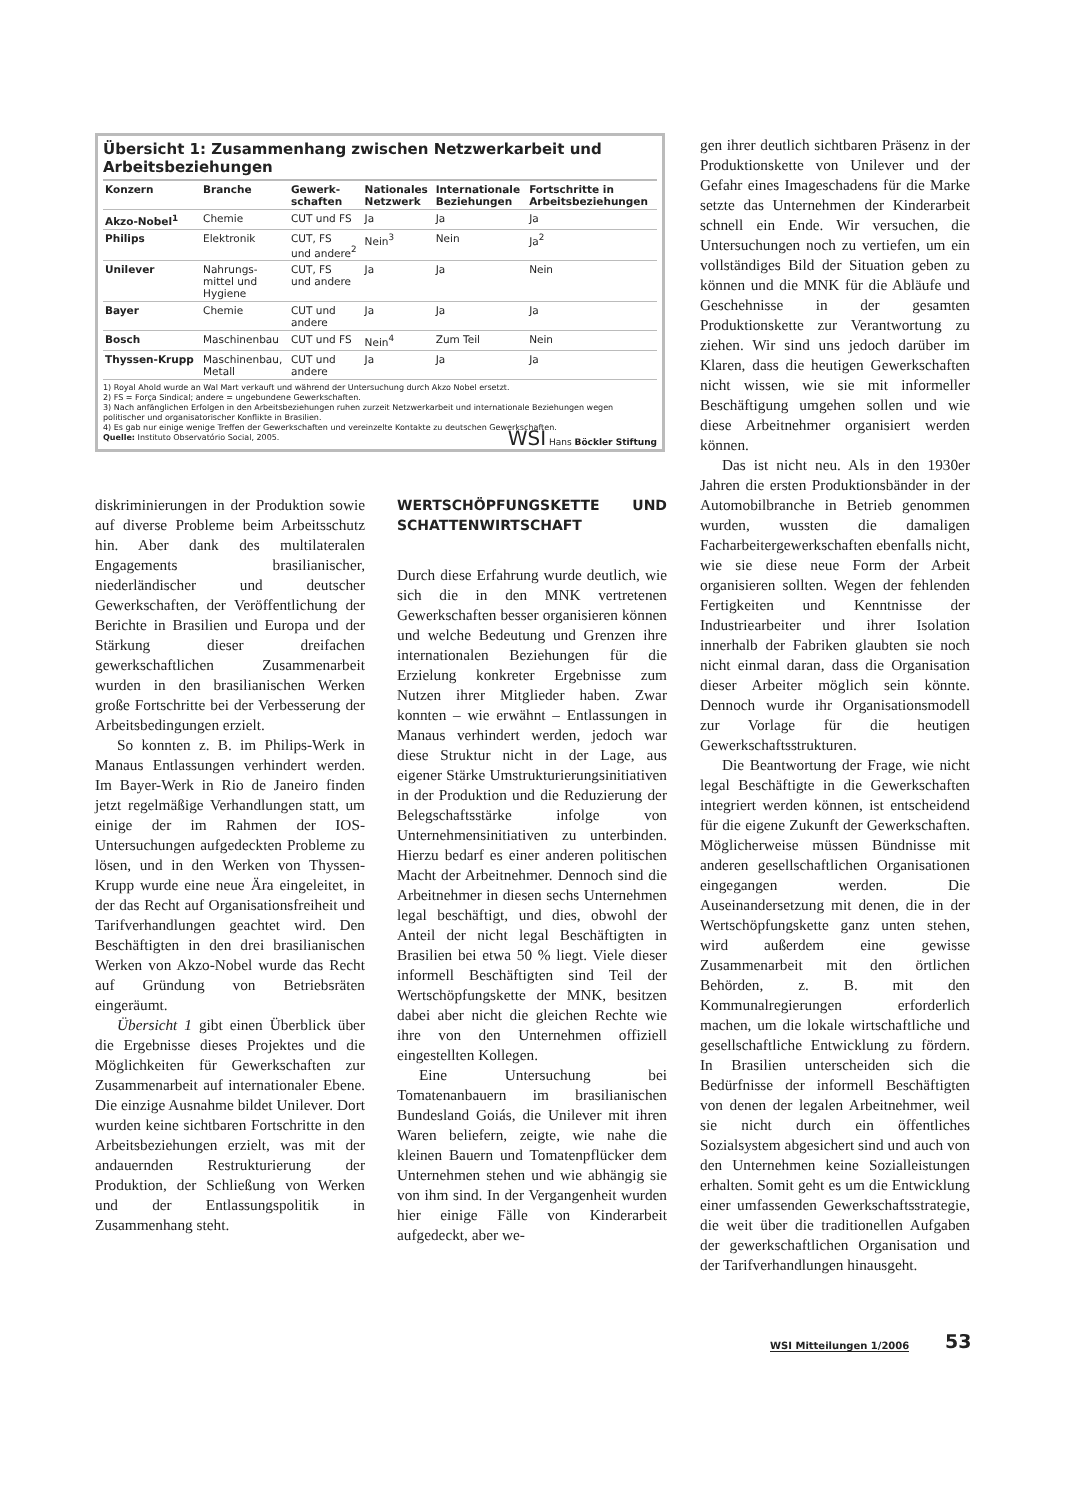Übersicht 1: Zusammenhang zwischen Netzwerkarbeit und Arbeitsbeziehungen
| Konzern | Branche | Gewerk- schaften | Nationales Netzwerk | Internationale Beziehungen | Fortschritte in Arbeitsbeziehungen |
| --- | --- | --- | --- | --- | --- |
| Akzo-Nobel<sup>1</sup> | Chemie | CUT und FS | Ja | Ja | Ja |
| Philips | Elektronik | CUT, FS und andere<sup>2</sup> | Nein<sup>3</sup> | Nein | Ja<sup>2</sup> |
| Unilever | Nahrungs- mittel und Hygiene | CUT, FS und andere | Ja | Ja | Nein |
| Bayer | Chemie | CUT und andere | Ja | Ja | Ja |
| Bosch | Maschinenbau | CUT und FS | Nein<sup>4</sup> | Zum Teil | Nein |
| Thyssen-Krupp | Maschinenbau, Metall | CUT und andere | Ja | Ja | Ja |
1) Royal Ahold wurde an Wal Mart verkauft und während der Untersuchung durch Akzo Nobel ersetzt.
2) FS = Força Sindical; andere = ungebundene Gewerkschaften.
3) Nach anfänglichen Erfolgen in den Arbeitsbeziehungen ruhen zurzeit Netzwerkarbeit und internationale Beziehungen wegen politischer und organisatorischer Konflikte in Brasilien.
4) Es gab nur einige wenige Treffen der Gewerkschaften und vereinzelte Kontakte zu deutschen Gewerkschaften.
Quelle: Instituto Observatório Social, 2005. WSI Hans Böckler Stiftung
diskriminierungen in der Produktion sowie auf diverse Probleme beim Arbeitsschutz hin. Aber dank des multilateralen Engagements brasilianischer, niederländischer und deutscher Gewerkschaften, der Veröffentlichung der Berichte in Brasilien und Europa und der Stärkung dieser dreifachen gewerkschaftlichen Zusammenarbeit wurden in den brasilianischen Werken große Fortschritte bei der Verbesserung der Arbeitsbedingungen erzielt.
So konnten z. B. im Philips-Werk in Manaus Entlassungen verhindert werden. Im Bayer-Werk in Rio de Janeiro finden jetzt regelmäßige Verhandlungen statt, um einige der im Rahmen der IOS-Untersuchungen aufgedeckten Probleme zu lösen, und in den Werken von Thyssen-Krupp wurde eine neue Ära eingeleitet, in der das Recht auf Organisationsfreiheit und Tarifverhandlungen geachtet wird. Den Beschäftigten in den drei brasilianischen Werken von Akzo-Nobel wurde das Recht auf Gründung von Betriebsräten eingeräumt.
Übersicht 1 gibt einen Überblick über die Ergebnisse dieses Projektes und die Möglichkeiten für Gewerkschaften zur Zusammenarbeit auf internationaler Ebene. Die einzige Ausnahme bildet Unilever. Dort wurden keine sichtbaren Fortschritte in den Arbeitsbeziehungen erzielt, was mit der andauernden Restrukturierung der Produktion, der Schließung von Werken und der Entlassungspolitik in Zusammenhang steht.
WERTSCHÖPFUNGSKETTE UND SCHATTENWIRTSCHAFT
Durch diese Erfahrung wurde deutlich, wie sich die in den MNK vertretenen Gewerkschaften besser organisieren können und welche Bedeutung und Grenzen ihre internationalen Beziehungen für die Erzielung konkreter Ergebnisse zum Nutzen ihrer Mitglieder haben. Zwar konnten – wie erwähnt – Entlassungen in Manaus verhindert werden, jedoch war diese Struktur nicht in der Lage, aus eigener Stärke Umstrukturierungsinitiativen in der Produktion und die Reduzierung der Belegschaftsstärke infolge von Unternehmensinitiativen zu unterbinden. Hierzu bedarf es einer anderen politischen Macht der Arbeitnehmer. Dennoch sind die Arbeitnehmer in diesen sechs Unternehmen legal beschäftigt, und dies, obwohl der Anteil der nicht legal Beschäftigten in Brasilien bei etwa 50 % liegt. Viele dieser informell Beschäftigten sind Teil der Wertschöpfungskette der MNK, besitzen dabei aber nicht die gleichen Rechte wie ihre von den Unternehmen offiziell eingestellten Kollegen.
Eine Untersuchung bei Tomatenanbauern im brasilianischen Bundesland Goiás, die Unilever mit ihren Waren beliefern, zeigte, wie nahe die kleinen Bauern und Tomatenpflücker dem Unternehmen stehen und wie abhängig sie von ihm sind. In der Vergangenheit wurden hier einige Fälle von Kinderarbeit aufgedeckt, aber we-
gen ihrer deutlich sichtbaren Präsenz in der Produktionskette von Unilever und der Gefahr eines Imageschadens für die Marke setzte das Unternehmen der Kinderarbeit schnell ein Ende. Wir versuchen, die Untersuchungen noch zu vertiefen, um ein vollständiges Bild der Situation geben zu können und die MNK für die Abläufe und Geschehnisse in der gesamten Produktionskette zur Verantwortung zu ziehen. Wir sind uns jedoch darüber im Klaren, dass die heutigen Gewerkschaften nicht wissen, wie sie mit informeller Beschäftigung umgehen sollen und wie diese Arbeitnehmer organisiert werden können.
Das ist nicht neu. Als in den 1930er Jahren die ersten Produktionsbänder in der Automobilbranche in Betrieb genommen wurden, wussten die damaligen Facharbeitergewerkschaften ebenfalls nicht, wie sie diese neue Form der Arbeit organisieren sollten. Wegen der fehlenden Fertigkeiten und Kenntnisse der Industriearbeiter und ihrer Isolation innerhalb der Fabriken glaubten sie noch nicht einmal daran, dass die Organisation dieser Arbeiter möglich sein könnte. Dennoch wurde ihr Organisationsmodell zur Vorlage für die heutigen Gewerkschaftsstrukturen.
Die Beantwortung der Frage, wie nicht legal Beschäftigte in die Gewerkschaften integriert werden können, ist entscheidend für die eigene Zukunft der Gewerkschaften. Möglicherweise müssen Bündnisse mit anderen gesellschaftlichen Organisationen eingegangen werden. Die Auseinandersetzung mit denen, die in der Wertschöpfungskette ganz unten stehen, wird außerdem eine gewisse Zusammenarbeit mit den örtlichen Behörden, z. B. mit den Kommunalregierungen erforderlich machen, um die lokale wirtschaftliche und gesellschaftliche Entwicklung zu fördern. In Brasilien unterscheiden sich die Bedürfnisse der informell Beschäftigten von denen der legalen Arbeitnehmer, weil sie nicht durch ein öffentliches Sozialsystem abgesichert sind und auch von den Unternehmen keine Sozialleistungen erhalten. Somit geht es um die Entwicklung einer umfassenden Gewerkschaftsstrategie, die weit über die traditionellen Aufgaben der gewerkschaftlichen Organisation und der Tarifverhandlungen hinausgeht.
WSI Mitteilungen 1/2006 53